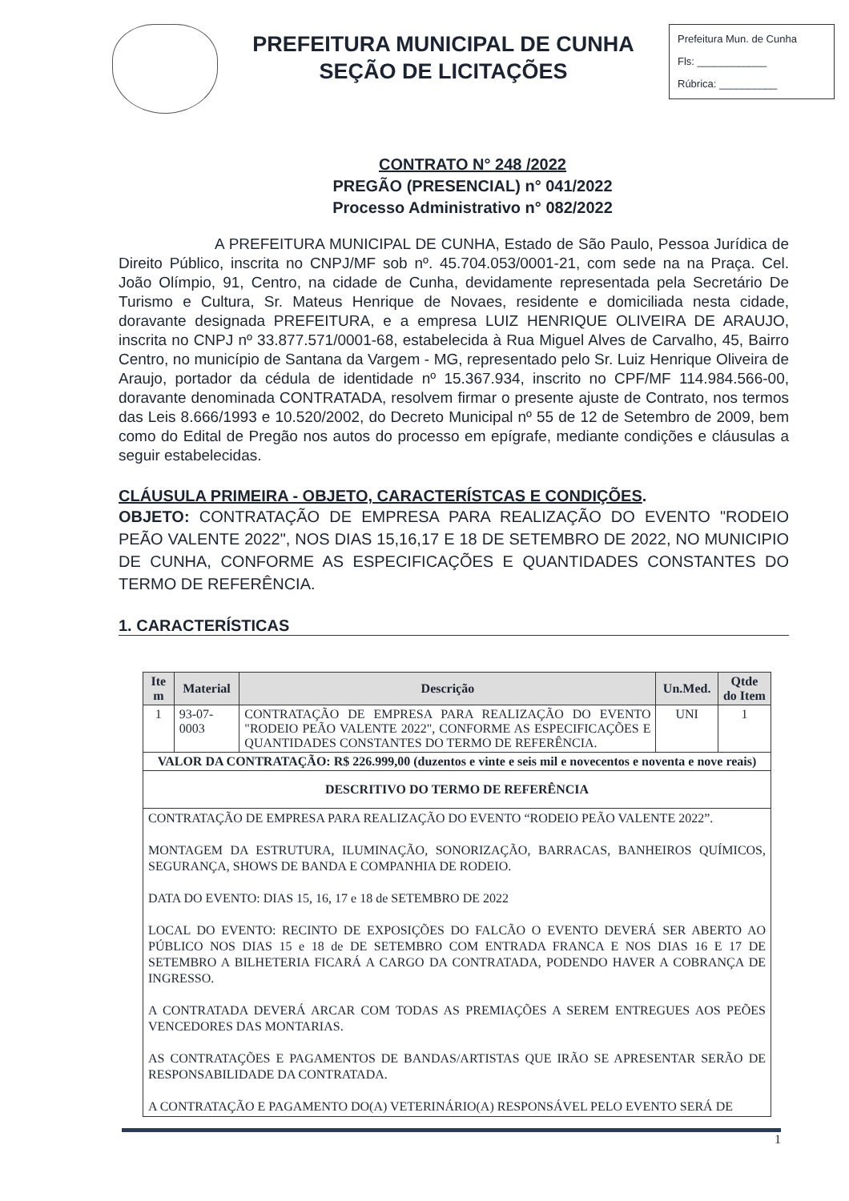PREFEITURA MUNICIPAL DE CUNHA
SEÇÃO DE LICITAÇÕES
Prefeitura Mun. de Cunha
Fls: ____________
Rúbrica: __________
CONTRATO N° 248 /2022
PREGÃO (PRESENCIAL) n° 041/2022
Processo Administrativo n° 082/2022
A PREFEITURA MUNICIPAL DE CUNHA, Estado de São Paulo, Pessoa Jurídica de Direito Público, inscrita no CNPJ/MF sob nº. 45.704.053/0001-21, com sede na na Praça. Cel. João Olímpio, 91, Centro, na cidade de Cunha, devidamente representada pela Secretário De Turismo e Cultura, Sr. Mateus Henrique de Novaes, residente e domiciliada nesta cidade, doravante designada PREFEITURA, e a empresa LUIZ HENRIQUE OLIVEIRA DE ARAUJO, inscrita no CNPJ nº 33.877.571/0001-68, estabelecida à Rua Miguel Alves de Carvalho, 45, Bairro Centro, no município de Santana da Vargem - MG, representado pelo Sr. Luiz Henrique Oliveira de Araujo, portador da cédula de identidade nº 15.367.934, inscrito no CPF/MF 114.984.566-00, doravante denominada CONTRATADA, resolvem firmar o presente ajuste de Contrato, nos termos das Leis 8.666/1993 e 10.520/2002, do Decreto Municipal nº 55 de 12 de Setembro de 2009, bem como do Edital de Pregão nos autos do processo em epígrafe, mediante condições e cláusulas a seguir estabelecidas.
CLÁUSULA PRIMEIRA - OBJETO, CARACTERÍSTCAS E CONDIÇÕES.
OBJETO: CONTRATAÇÃO DE EMPRESA PARA REALIZAÇÃO DO EVENTO "RODEIO PEÃO VALENTE 2022", NOS DIAS 15,16,17 E 18 DE SETEMBRO DE 2022, NO MUNICIPIO DE CUNHA, CONFORME AS ESPECIFICAÇÕES E QUANTIDADES CONSTANTES DO TERMO DE REFERÊNCIA.
1. CARACTERÍSTICAS
| Ite m | Material | Descrição | Un.Med. | Qtde do Item |
| --- | --- | --- | --- | --- |
| 1 | 93-07-0003 | CONTRATAÇÃO DE EMPRESA PARA REALIZAÇÃO DO EVENTO "RODEIO PEÃO VALENTE 2022", CONFORME AS ESPECIFICAÇÕES E QUANTIDADES CONSTANTES DO TERMO DE REFERÊNCIA. | UNI | 1 |
| VALOR DA CONTRATAÇÃO: R$ 226.999,00 (duzentos e vinte e seis mil e novecentos e noventa e nove reais) | | | | |
| DESCRITIVO DO TERMO DE REFERÊNCIA | | | | |
| CONTRATAÇÃO DE EMPRESA PARA REALIZAÇÃO DO EVENTO “RODEIO PEÃO VALENTE 2022”. MONTAGEM DA ESTRUTURA, ILUMINAÇÃO, SONORIZAÇÃO, BARRACAS, BANHEIROS QUÍMICOS, SEGURANÇA, SHOWS DE BANDA E COMPANHIA DE RODEIO. DATA DO EVENTO: DIAS 15, 16, 17 e 18 de SETEMBRO DE 2022 LOCAL DO EVENTO: RECINTO DE EXPOSIÇÕES DO FALCÃO O EVENTO DEVERÁ SER ABERTO AO PÚBLICO NOS DIAS 15 e 18 de DE SETEMBRO COM ENTRADA FRANCA E NOS DIAS 16 E 17 DE SETEMBRO A BILHETERIA FICARÁ A CARGO DA CONTRATADA, PODENDO HAVER A COBRANÇA DE INGRESSO. A CONTRATADA DEVERÁ ARCAR COM TODAS AS PREMIAÇÕES A SEREM ENTREGUES AOS PEÕES VENCEDORES DAS MONTARIAS. AS CONTRATAÇÕES E PAGAMENTOS DE BANDAS/ARTISTAS QUE IRÃO SE APRESENTAR SERÃO DE RESPONSABILIDADE DA CONTRATADA. A CONTRATAÇÃO E PAGAMENTO DO(A) VETERINÁRIO(A) RESPONSÁVEL PELO EVENTO SERÁ DE | | | | |
1